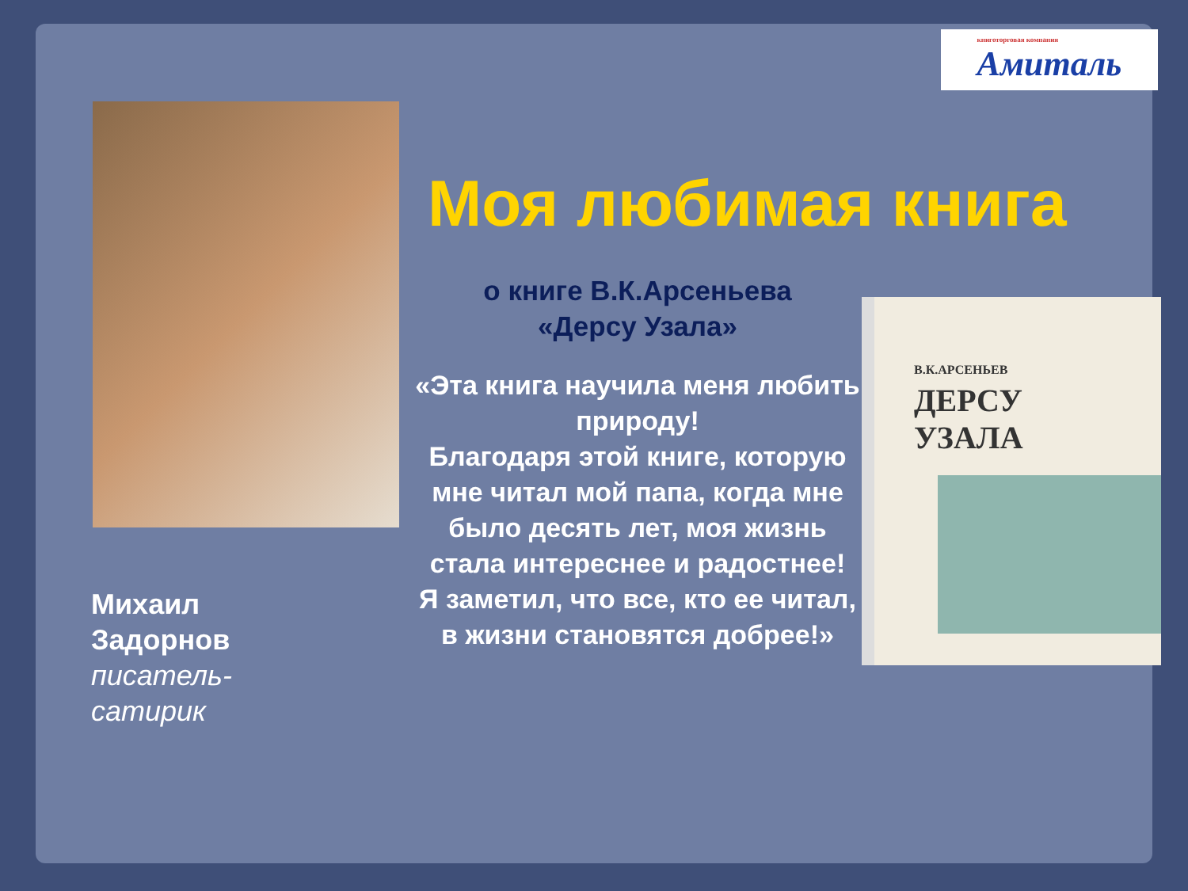книготорговая компания
Амиталь
Моя любимая книга
о книге В.К.Арсеньева
«Дерсу Узала»
«Эта книга научила меня любить природу!
Благодаря этой книге, которую мне читал мой папа, когда мне было десять лет, моя жизнь стала интереснее и радостнее!
Я заметил, что все, кто ее читал, в жизни становятся добрее!»
В.К.АРСЕНЬЕВ
ДЕРСУ
УЗАЛА
Михаил
Задорнов
писатель-
сатирик